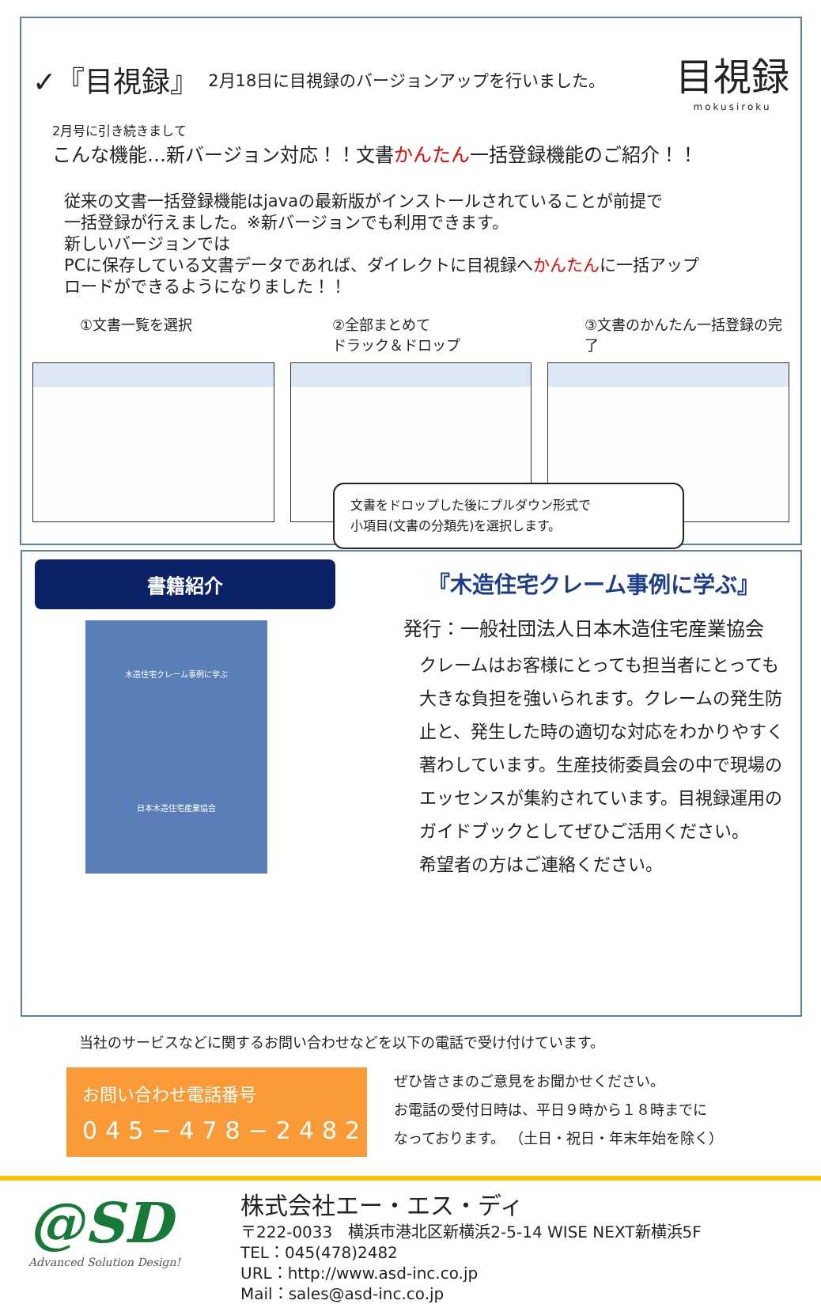✓『目視録』 2月18日に目視録のバージョンアップを行いました。
目視録
mokusiroku
2月号に引き続きまして
こんな機能…新バージョン対応！！文書かんたん一括登録機能のご紹介！！
従来の文書一括登録機能はjavaの最新版がインストールされていることが前提で
一括登録が行えました。※新バージョンでも利用できます。
新しいバージョンでは
PCに保存している文書データであれば、ダイレクトに目視録へかんたんに一括アップ
ロードができるようになりました！！
①文書一覧を選択 ②全部まとめて
ドラック＆ドロップ
③文書のかんたん一括登録の完了
文書をドロップした後にプルダウン形式で
小項目(文書の分類先)を選択します。
書籍紹介
木造住宅クレーム事例に学ぶ
日本木造住宅産業協会
『木造住宅クレーム事例に学ぶ』
発行：一般社団法人日本木造住宅産業協会
クレームはお客様にとっても担当者にとっても
大きな負担を強いられます。クレームの発生防
止と、発生した時の適切な対応をわかりやすく
著わしています。生産技術委員会の中で現場の
エッセンスが集約されています。目視録運用の
ガイドブックとしてぜひご活用ください。
希望者の方はご連絡ください。
当社のサービスなどに関するお問い合わせなどを以下の電話で受け付けています。
お問い合わせ電話番号
045−478−2482
ぜひ皆さまのご意見をお聞かせください。
お電話の受付日時は、平日９時から１８時までに
なっております。 （土日・祝日・年末年始を除く）
@SD
Advanced Solution Design!
株式会社エー・エス・ディ
〒222-0033　横浜市港北区新横浜2-5-14 WISE NEXT新横浜5F
TEL：045(478)2482
URL：http://www.asd-inc.co.jp
Mail：sales@asd-inc.co.jp